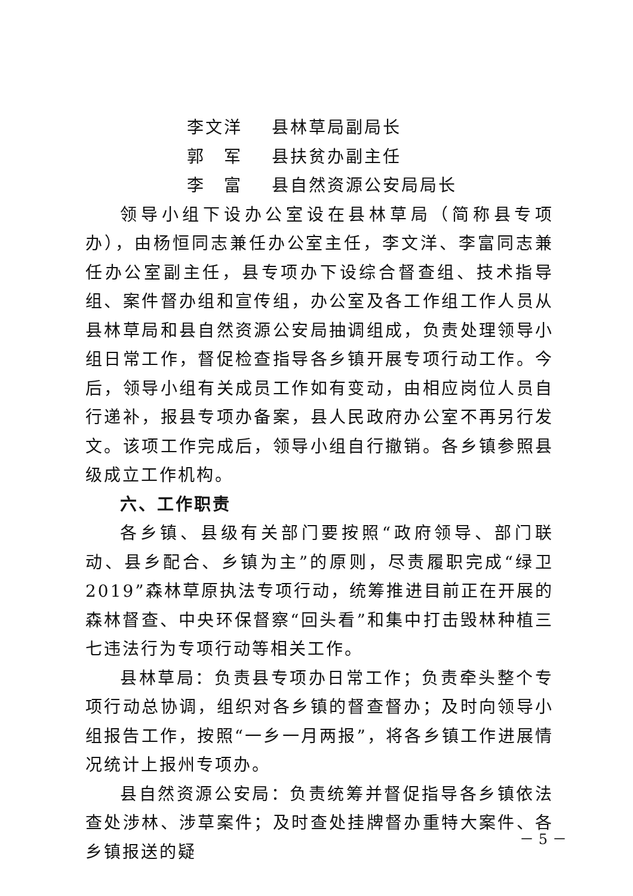李文洋 县林草局副局长
郭　军 县扶贫办副主任
李　富 县自然资源公安局局长
领导小组下设办公室设在县林草局（简称县专项办），由杨恒同志兼任办公室主任，李文洋、李富同志兼任办公室副主任，县专项办下设综合督查组、技术指导组、案件督办组和宣传组，办公室及各工作组工作人员从县林草局和县自然资源公安局抽调组成，负责处理领导小组日常工作，督促检查指导各乡镇开展专项行动工作。今后，领导小组有关成员工作如有变动，由相应岗位人员自行递补，报县专项办备案，县人民政府办公室不再另行发文。该项工作完成后，领导小组自行撤销。各乡镇参照县级成立工作机构。
六、工作职责
各乡镇、县级有关部门要按照“政府领导、部门联动、县乡配合、乡镇为主”的原则，尽责履职完成“绿卫2019”森林草原执法专项行动，统筹推进目前正在开展的森林督查、中央环保督察“回头看”和集中打击毁林种植三七违法行为专项行动等相关工作。
县林草局：负责县专项办日常工作；负责牵头整个专项行动总协调，组织对各乡镇的督查督办；及时向领导小组报告工作，按照“一乡一月两报”，将各乡镇工作进展情况统计上报州专项办。
县自然资源公安局：负责统筹并督促指导各乡镇依法查处涉林、涉草案件；及时查处挂牌督办重特大案件、各乡镇报送的疑
－ 5 －